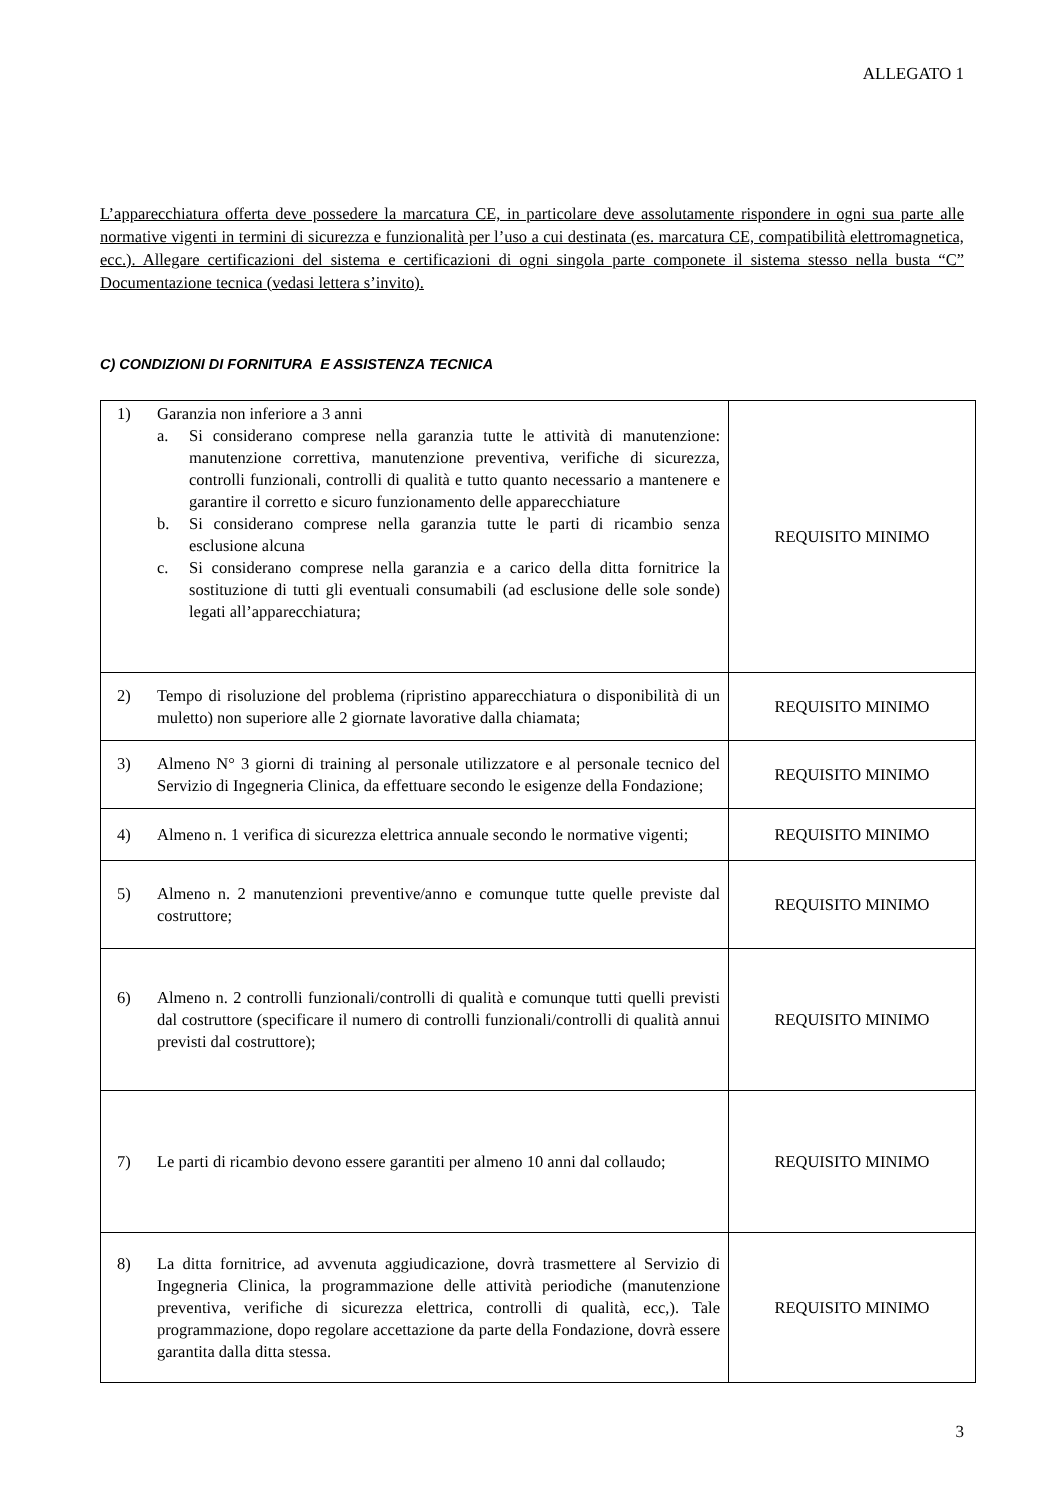ALLEGATO 1
L’apparecchiatura offerta deve possedere la marcatura CE, in particolare deve assolutamente rispondere in ogni sua parte alle normative vigenti in termini di sicurezza e funzionalità per l’uso a cui destinata (es. marcatura CE, compatibilità elettromagnetica, ecc.). Allegare certificazioni del sistema e certificazioni di ogni singola parte componete il sistema stesso nella busta “C” Documentazione tecnica (vedasi lettera s’invito).
C) CONDIZIONI DI FORNITURA E ASSISTENZA TECNICA
| 1) Garanzia non inferiore a 3 anni a. Si considerano comprese nella garanzia tutte le attività di manutenzione: manutenzione correttiva, manutenzione preventiva, verifiche di sicurezza, controlli funzionali, controlli di qualità e tutto quanto necessario a mantenere e garantire il corretto e sicuro funzionamento delle apparecchiature b. Si considerano comprese nella garanzia tutte le parti di ricambio senza esclusione alcuna c. Si considerano comprese nella garanzia e a carico della ditta fornitrice la sostituzione di tutti gli eventuali consumabili (ad esclusione delle sole sonde) legati all’apparecchiatura; | REQUISITO MINIMO |
| 2) Tempo di risoluzione del problema (ripristino apparecchiatura o disponibilità di un muletto) non superiore alle 2 giornate lavorative dalla chiamata; | REQUISITO MINIMO |
| 3) Almeno N° 3 giorni di training al personale utilizzatore e al personale tecnico del Servizio di Ingegneria Clinica, da effettuare secondo le esigenze della Fondazione; | REQUISITO MINIMO |
| 4) Almeno n. 1 verifica di sicurezza elettrica annuale secondo le normative vigenti; | REQUISITO MINIMO |
| 5) Almeno n. 2 manutenzioni preventive/anno e comunque tutte quelle previste dal costruttore; | REQUISITO MINIMO |
| 6) Almeno n. 2 controlli funzionali/controlli di qualità e comunque tutti quelli previsti dal costruttore (specificare il numero di controlli funzionali/controlli di qualità annui previsti dal costruttore); | REQUISITO MINIMO |
| 7) Le parti di ricambio devono essere garantiti per almeno 10 anni dal collaudo; | REQUISITO MINIMO |
| 8) La ditta fornitrice, ad avvenuta aggiudicazione, dovrà trasmettere al Servizio di Ingegneria Clinica, la programmazione delle attività periodiche (manutenzione preventiva, verifiche di sicurezza elettrica, controlli di qualità, ecc,). Tale programmazione, dopo regolare accettazione da parte della Fondazione, dovrà essere garantita dalla ditta stessa. | REQUISITO MINIMO |
3